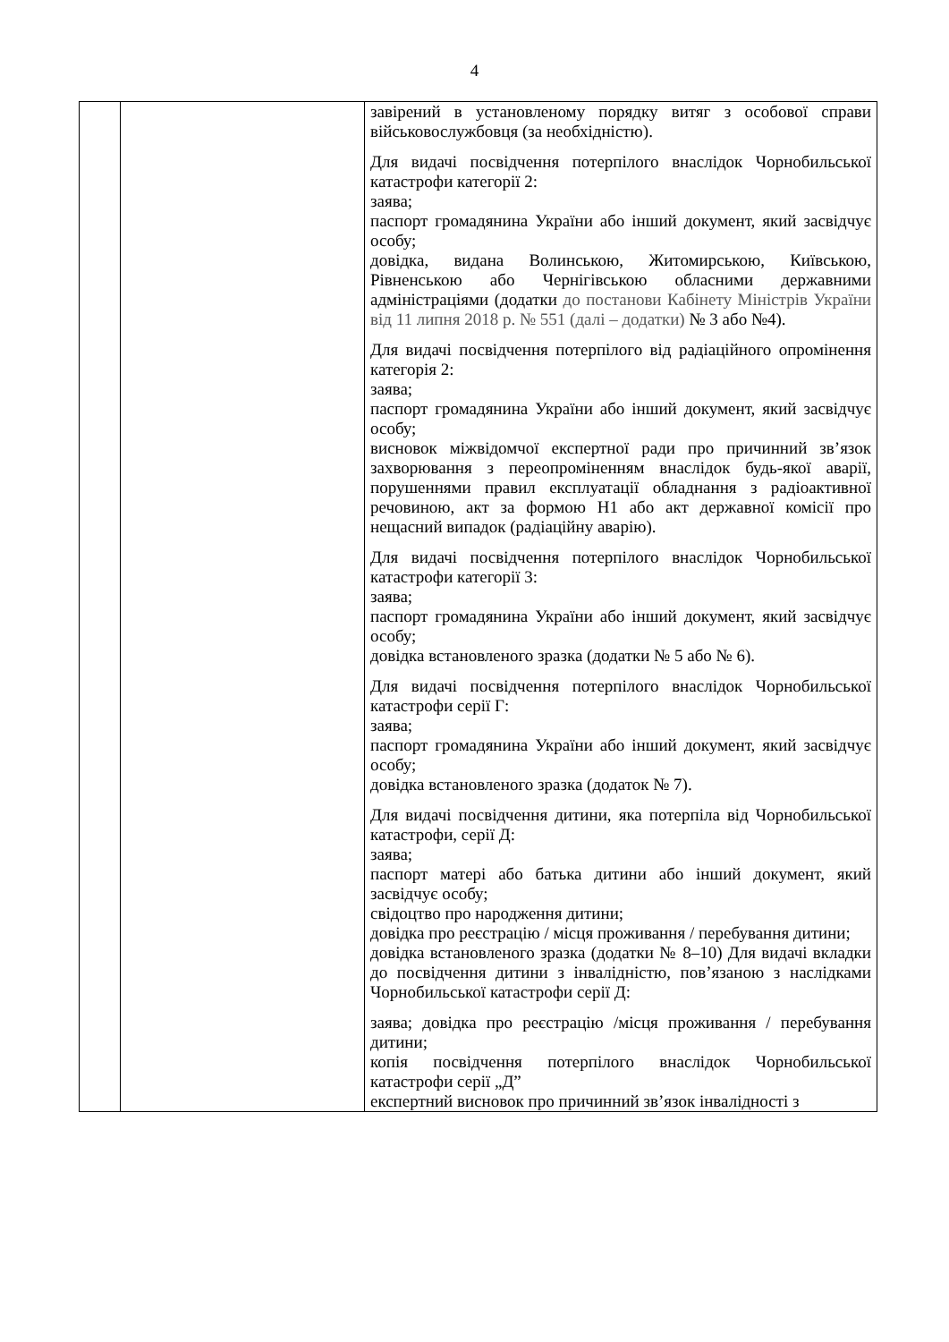4
| | | завірений в установленому порядку витяг з особової справи військовослужбовця (за необхідністю). Для видачі посвідчення потерпілого внаслідок Чорнобильської катастрофи категорії 2: заява; паспорт громадянина України або інший документ, який засвідчує особу; довідка, видана Волинською, Житомирською, Київською, Рівненською або Чернігівською обласними державними адміністраціями (додатки до постанови Кабінету Міністрів України від 11 липня 2018 р. № 551 (далі – додатки) № 3 або №4). Для видачі посвідчення потерпілого від радіаційного опромінення категорія 2: заява; паспорт громадянина України або інший документ, який засвідчує особу; висновок міжвідомчої експертної ради про причинний зв’язок захворювання з переопроміненням внаслідок будь-якої аварії, порушеннями правил експлуатації обладнання з радіоактивної речовиною, акт за формою Н1 або акт державної комісії про нещасний випадок (радіаційну аварію). Для видачі посвідчення потерпілого внаслідок Чорнобильської катастрофи категорії 3: заява; паспорт громадянина України або інший документ, який засвідчує особу; довідка встановленого зразка (додатки № 5 або № 6). Для видачі посвідчення потерпілого внаслідок Чорнобильської катастрофи серії Г: заява; паспорт громадянина України або інший документ, який засвідчує особу; довідка встановленого зразка (додаток № 7). Для видачі посвідчення дитини, яка потерпіла від Чорнобильської катастрофи, серії Д: заява; паспорт матері або батька дитини або інший документ, який засвідчує особу; свідоцтво про народження дитини; довідка про реєстрацію / місця проживання / перебування дитини; довідка встановленого зразка (додатки № 8–10) Для видачі вкладки до посвідчення дитини з інвалідністю, пов’язаною з наслідками Чорнобильської катастрофи серії Д: заява; довідка про реєстрацію /місця проживання / перебування дитини; копія посвідчення потерпілого внаслідок Чорнобильської катастрофи серії „Д” експертний висновок про причинний зв’язок інвалідності з |